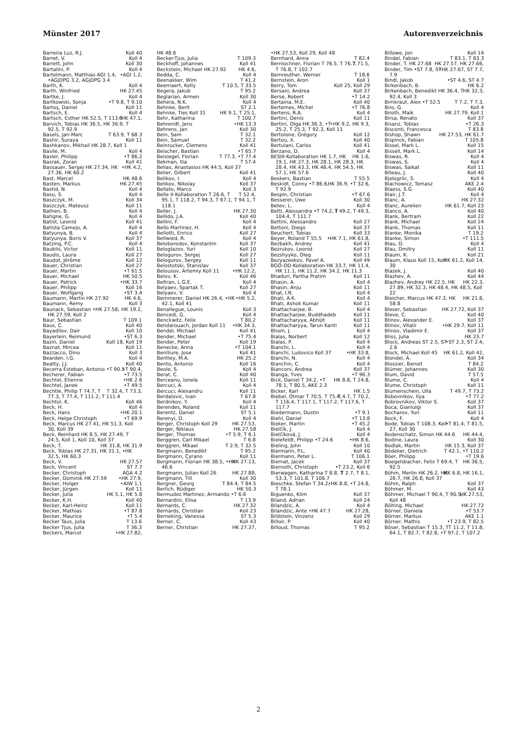Münster 2017 Autorenverzeichnis
Barreira Luz, R.J. Koll 40
Barret, V. Koll 4
Barrett, John Koll 30
Bartalini, P. Koll 4
Bartelmann, Matthias •AGI 1.2, AGI 1.4, •AGjDPG 3.2, AGjDPG 3.4
Barth, K. Koll 4
Barth, Winfried HK 27.45
Bartke, J. Koll 4
Bartkowski, Sonja •T 9.8, T 9.10
Bartoş, Daniel Koll 11
Bartsch, E. Koll 4
Bartsch, Esther •HK 47.1, HK 52.5, T 113.5
Barvich, Tobias HK 36.5, HK 36.9, T 92.5, T 92.9
Basels, Jan-Marc T 63.9, T 68.3
Bashir, Suraya Koll 11
Bashkanov, Mikhail HK 28.7, Koll 1
Basile, M. Koll 4
Basler, Philipp •T 86.2
Basrak, Zoran Koll 41
Bassauer, Sergej •HK 4.2, HK 27.34, HK 27.36, HK 60.2
Bast, Marcel HK 48.6
Basten, Markus HK 27.45
Bastid, N. Koll 4
Basu, S. Koll 4
Baszczyk, M. Koll 34
Baszczyk, Mateusz Koll 11
Bathen, B. Koll 4
Batigne, G. Koll 4
Batist, Leonid Koll 41
Batista Camejo, A. Koll 4
Batyunya, B. Koll 4
Batyunya, Boris V. Koll 37
Batzing, P.C. Koll 4
Baublis, Victor Koll 11
Baudis, Laura Koll 27
Baudot, Jérôme Koll 12
Bauer, Christian Koll 27
Bauer, Martin •T 61.5
Bauer, Michael HK 50.5
Bauer, Patrick •HK 33.7
Bauer, Philipp Koll 16
Bauer, Wolfgang •ST 3.4
Baumann, Martin HK 4.6, HK 27.92
Baumann, Remy Koll 3
Baunack, Sebastian HK 19.2, •HK 27.58, HK 27.59, Koll 2
Baur, Sebastian T 109.1
Baus, C. Koll 40
Bayadilov, Dair Koll 10
Bayerlein, Reimund •ST 6.3
Bazin, Daniel Koll 18, Koll 19
Baznat, Mircea Koll 11
Bazzacco, Dino Koll 3
Bearden, I.G. Koll 4
Beatty, J.J. Koll 40
Becerra Esteban, Antonio •T 90.4, •T 90.5
Becherer, Fabian •T 73.5
Bechtel, Etienne •HK 2.6
Bechtel, Janek •T 49.5
Bechtle, Philip T 32.4, T 73.3, T 74.7, T 77.3, T 77.4, T 111.2, T 111.4
Bechtol, K. Koll 46
Beck, H. Koll 4
Beck, Hans •HK 20.1
Beck, Helge Christoph •T 69.9
Beck, Marcus HK 27.41, HK 51.3, Koll 30, Koll 39
Beck, Reinhard HK 8.5, HK 27.49, T 24.5, Koll 1, Koll 10, Koll 37
Beck, T. HK 31.8, HK 31.9
Beck, Tobias HK 27.31, HK 31.1, •HK 32.5, HK 60.3
Beck, V. HK 27.57
Beck, Vincent ST 7.7
Becker, Christoph AGA 4.2
Becker, Dominik •HK 27.9, HK 27.59
Becker, Holger •AIW 1.1
Becker, Jürgen Koll 11
Becker, Julia HK 5.1, HK 5.8
Becker, K.H. Koll 40
Becker, Karl-Heinz Koll 11
Becker, Mathias •T 87.8
Becker, Maurice •T 5.4
Becker Taus, Julia T 13.6
Becker Tjus, Julia T 36.3
Beckers, Marcel •HK 27.82,
HK 48.6
Becker-Tjus, Julia T 109.3
Beckhoff, Johannes Koll 41
Beckstein, Michael HK 4.6, HK 27.92
Bedda, C. Koll 4
Beenakker, Wim T 41.2
Beernaert, Kelly T 10.5, T 33.5
Begera, Jakub T 95.2
Beglarian, Armen Koll 30
Behera, N.K. Koll 4
Behnke, Berit ST 2.1
Behnke, Ties HK 9.1, T 25.1, Koll 31
Behr, Katharina T 100.7
Behrendt, Jens •HK 13.3
Behrens, Jan Koll 30
Bein, Sam T 32.1
Bein, Samuel T 32.2
Beinrucker, Clemens Koll 41
Beischer, Bastian •T 65.7
Beisiegel, Florian T 77.3, •T 77.4
Bekman, Ilia T 57.4
Belias, Anastasios HK 44.5, Koll 37
Belier, Gilbert Koll 41
Belikov, I. Koll 4
Belikov, Nikolay Koll 37
Bellato, Marco Koll 3
Belle II-Kollaboration T 52.4, T 26.6, T 95.1, T 118.2, T 94.3, T 67.1, T 94.1, T 118.1
Beller, J. HK 27.30
Bellido, J.A. Koll 40
Bellini, F. Koll 4
Bello Martinez, H. Koll 4
Bellotti, Enrico Koll 27
Bellwied, R. Koll 4
Beloborodov, Konstantin Koll 37
Beloglazov, Yuri Koll 10
Belogurov, Sergej Koll 27
Belogurov, Sergey Koll 11
Belostotski, Stanislav Koll 37
Belousov, Artemiy •HK 12.2, Koll 11
Belov, K. Koll 46
Beltran, L.G.E. Koll 4
Belyaev, Spartak T. Koll 27
Belyaev, V. Koll 4
Bemmerer, Daniel •HK 5.2, HK 26.4, •HK 42.1, Koll 41
Benallegue, Lounis Koll 3
Bencedi, G. Koll 4
Benckwitz, Felix T 80.2
Bendarouach, Jordan •HK 34.3, Koll 11
Bendel, Michael Koll 41
Bender, Michael •T 75.4
Bender, Peter Koll 19
Benecke, Anna •T 104.1
Benlliure, Jose Koll 41
Bentley, M.A. HK 25.2
Bento, Antonio Koll 16
Beole, S. Koll 4
Berat, C. Koll 40
Berceanu, Ionela Koll 11
Bercuci, A. Koll 4
Bercuci, Alexandru Koll 11
Berdalovic, Ivan T 67.8
Berdnikov, Y. Koll 4
Berendes, Roland Koll 11
Berentz, Daniel ST 5.1
Berenyi, D. Koll 4
Berger, Christoph HK 27.53, Koll 29
Berger, Niklaus HK 27.58
Berger, Thomas •T 5.9, T 6.1
Berggren, Carl Mikael T 6.8
Berggren, Mikael T 2.9, T 32.5
Bergmann, Benedikt T 95.2
Bergmann, Cyrano Koll 11
Bergmann, Florian HK 27.13, HK 38.5, •HK 46.6
Bergmann, Julian HK 27.88, Koll 26
Bergmann, Till Koll 30
Bergner, Georg T 84.4, T 84.5
Berlich, Rüdiger HK 50.3
Bermudez Martinez, Armando •T 6.6
Bernardini, Elisa T 13.9
Bernards, C. HK 27.32
Bernards, Christian Koll 23
Berneking, Vanessa ST 5.3
Berner, C. Koll 43
Berner, Christian HK 27.37,
•HK 27.53, Koll 29, Koll 48
Bernhard, Anna T 82.4
Bernlochner, Florian T 71.5, T 76.5, T 76.7, T 76.8, T 102.7
Bernreuther, Werner T 18.6
Bernstein, Aron Koll 1
Berry, Tom Koll 25, Koll 29
Bersani, Andrea Koll 37
Berse, Robert •T 14.2
Bertaina, M.E. Koll 40
Bertemes, Michel •T 76.8
Bertens, R.A. Koll 4
Bertini, Denis Koll 11
Bertini, Olga •HK 9.2, HK 9.3, HK 36.3, •T 25.2, T 25.3, T 92.3, Koll 11
Bertolone, Grégory Koll 12
Bertou, X. Koll 40
Bertulani, Carlos Koll 41
Berzano, D. Koll 4
BESIII-Kollaboration HK 1.6, HK 1.7, HK 19.1, HK 27.3, HK 28.1, HK 28.3, HK 28.4, HK 43.3, HK 46.4, HK 54.5, HK 57.1, HK 57.6
Beskers, Bastian T 55.5
Beskidt, Conny HK 36.9, •T 32.6, •T 86.6, T 92.9
Bespin, Christian •T 67.6
Besserer, Uwe Koll 30
Betev, L. Koll 4
Betti, Alessandra T 49.2, T 49.3, •T 74.2, T 104.4, T 111.7
Bettini, Alessandro Koll 27
Bettoni, Diego Koll 37
Beuchert, Tobias Koll 33
Beyer, Roland •HK 7.1, HK 61.8, T 55.5
Bezbakh, Andrey Koll 41
Bezrukov, Leonid Koll 27
Bezshyyko, Oleg Koll 11
Bezyazeekov, Pavel A. Koll 49
BGO-OD-Kollaboration HK 11.4, HK 33.7, HK 11.1, HK 11.2, HK 34.2, HK 11.3
Bhaduri, Partha Pratim Koll 11
Bhasin, A. Koll 4
Bhasin, Anju Koll 11
Bhat, I.R. Koll 4
Bhati, A.K. Koll 4
Bhati, Ashok Kumar Koll 11
Bhattacharjee, B. Koll 4
Bhattacharjee, Buddhadeb Koll 11
Bhattacharyya, Abhijit Koll 11
Bhattacharyya, Tarun Kanti Koll 11
Bhom, J. Koll 4
Bialas, Norbert Koll 12
Bialas, P. Koll 4
Bianchi, L. Koll 4
Bianchi, Ludovico •HK 33.8, Koll 37
Bianchi, N. Koll 4
Bianchin, C. Koll 4
Bianconi, Andrea Koll 37
Bianga, Yves •T 96.3
Bick, Daniel HK 8.8, T 24.8, T 34.2, •T 78.1, T 80.5, AKE 2.3
Bicker, Karl HK 1.5
Biebel, Otmar T 4.7, T 70.2, T 70.5, T 75.4, T 116.4, T 117.1, T 117.2, T 117.6, T 117.7
Biedermann, Dustin •T 9.1
Biehl, Daniel •T 13.8
Bieker, Martin •T 45.2
Bielčík, J. Koll 4
Bielčíková, J. Koll 4
Bielefeldt, Philipp •HK 8.6, •T 24.6
Bieling, John Koll 10
Biermann, P.L. Koll 40
Biermann, Peter L. T 106.1
Biernat, Jacek Koll 37
Biernoth, Christoph •T 23.2, Koll 6
Bierwagen, Katharina T 2.7, T 8.1, T 8.8, T 53.3, T 101.8, T 106.7
Bieschke, Stefan •HK 8.8, •T 24.8, T 34.2, T 78.1
Biguenko, Klim Koll 37
Biland, Adrian Koll 24
Bilandzic, A. Koll 4
Bilandzic, Ante HK 27.28, •HK 47.7
Bildstein, Vinzenz Koll 29
Billoir, P. Koll 40
Billoud, Thomas T 95.2
Billowe, Jon Koll 14
Bindel, Fabian T 83.1, T 83.3
Binder, T. HK 27.57, HK 27.66, HK 27.68
Binder, Tim •HK 27.67, ST 7.7, •ST 7.8, ST 7.9
Bindl, Jakob •ST 4.6, ST 4.7
Birkenbach, B. HK 6.2
Birkenbach, Benedikt HK 32.3, HK 36.4, T 92.4, Koll 3
Birnkraut, Alex T 7.2, T 7.3, •T 52.5
Biro, G. Koll 4
Biroth, Maik HK 27.79, Koll 1
Birsa, Renato Koll 37
Bisanz, Tobias •T 26.3
Bisconti, Francesca T 83.8
Bishop, Shawn HK 27.53, HK 61.7
Bispinck, Fabian T 105.8
Bissel, Mark L. Koll 15
Bissell, Mark L. Koll 14
Biswas, R. Koll 4
Biswas, S. Koll 4
Biswas, Saikat Koll 11
Biteau, J. Koll 40
Bjelogrlic, S. Koll 4
Blachowicz, Tomasz AKE 2.4
Blaess, S.G. Koll 40
Blair, J.T. Koll 4
Blanc, A. HK 27.32
Blanc, Aurelien HK 61.7, Koll 23
Blanco, A. Koll 40
Blank, Bertram Koll 22
Blank, Michael Koll 24
Blank, Thomas Koll 11
Blanke, Monika T 19.2
Blanke, Simon •T 111.5
Blau, D. Koll 4
Blau, Dmitry Koll 11
Blaum, K. Koll 21
Blaum, Klaus HK 61.2, Koll 14, Koll 15, Koll 30
Blazek, J. Koll 40
Blazhev, A. Koll 44
Blazhev, Andrey HK 22.3, HK 22.5, HK 27.89, HK 32.3, HK 48.4, HK 48.5, Koll 22
Bleicher, Marcus HK 21.8, HK 47.3, HK 58.8
Bleser, Sebastian HK 27.72, Koll 37
Bleve, C. Koll 40
Blinov, Alexander E. Koll 37
Blinov, Vitalii •HK 29.7, Koll 11
Blinov, Vladimir E. Koll 37
Bliss, Julia HK 23.7
Block, Andreas •ST 2.3, ST 2.4, ST 2.5, ST 2.6
Block, Michael HK 61.2, Koll 42, Koll 45
Blondel, A. Koll 34
Blossier, Benoit T 84.2
Blümer, Johannes Koll 30
Blum, David T 57.5
Blume, C. Koll 4
Blume, Christoph Koll 11
Blumenschein, Ulla T 49.7, T 73.2
Bobovnikov, Ilya •T 77.2
Bobrovnikov, Viktor S. Koll 37
Boca, Gianluigi Koll 37
Bocharov, Yuri Koll 11
Bock, F. Koll 4
Bode, Tobias •T 81.4, T 81.5, T 108.3, Koll 27, Koll 30
Bodenschatz, Simon HK 44.4, HK 44.6
Bodine, Laura Koll 30
Bodlak, Martin HK 15.3, Koll 37
Bödeker, Dietrich T 42.1, •T 110.2
Böer, Philipp •T 19.6
Boegelsbacher, Felix HK 36.5, T 69.4, T 92.5
Böhm, Merlin HK 6.8, HK 16.1, HK 26.2, HK 26.7, HK 26.8, Koll 37
Böhm, Ralph Koll 37
Böhmer, M. Koll 43
Böhmer, Michael HK 27.53, T 90.4, T 90.5, Koll 48
Bölting, Michael HK 27.72
Börner, Daniela •T 53.7
Börner, Markus AKE 1.1
Börner, Mathis •T 23.9, T 82.5
Böser, Sebastian T 11.2, T 11.8, T 15.3, T 64.1, T 82.7, T 82.8, •T 97.2, T 107.2
2